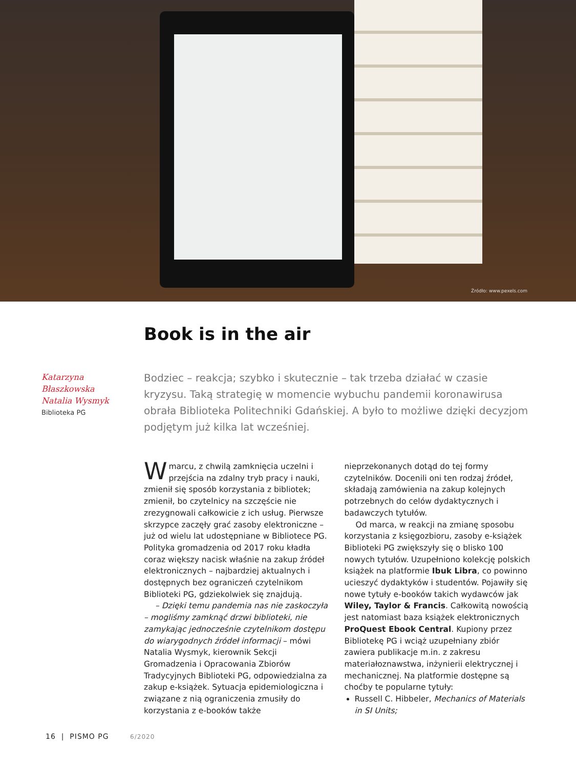Źródło: www.pexels.com
Book is in the air
Katarzyna
Błaszkowska
Natalia Wysmyk
Biblioteka PG
Bodziec – reakcja; szybko i skutecznie – tak trzeba działać w czasie kryzysu. Taką strategię w momencie wybuchu pandemii koronawirusa obrała Biblioteka Politechniki Gdańskiej. A było to możliwe dzięki decyzjom podjętym już kilka lat wcześniej.
Wmarcu, z chwilą zamknięcia uczelni i przejścia na zdalny tryb pracy i nauki, zmienił się sposób korzystania z bibliotek; zmienił, bo czytelnicy na szczęście nie zrezygnowali całkowicie z ich usług. Pierwsze skrzypce zaczęły grać zasoby elektroniczne – już od wielu lat udostępniane w Bibliotece PG. Polityka gromadzenia od 2017 roku kładła coraz większy nacisk właśnie na zakup źródeł elektronicznych – najbardziej aktualnych i dostępnych bez ograniczeń czytelnikom Biblioteki PG, gdziekolwiek się znajdują.
– Dzięki temu pandemia nas nie zaskoczyła – mogliśmy zamknąć drzwi biblioteki, nie zamykając jednocześnie czytelnikom dostępu do wiarygodnych źródeł informacji – mówi Natalia Wysmyk, kierownik Sekcji Gromadzenia i Opracowania Zbiorów Tradycyjnych Biblioteki PG, odpowiedzialna za zakup e-książek. Sytuacja epidemiologiczna i związane z nią ograniczenia zmusiły do korzystania z e-booków także nieprzekonanych dotąd do tej formy czytelników. Docenili oni ten rodzaj źródeł, składają zamówienia na zakup kolejnych potrzebnych do celów dydaktycznych i badawczych tytułów.
Od marca, w reakcji na zmianę sposobu korzystania z księgozbioru, zasoby e-książek Biblioteki PG zwiększyły się o blisko 100 nowych tytułów. Uzupełniono kolekcję polskich książek na platformie Ibuk Libra, co powinno ucieszyć dydaktyków i studentów. Pojawiły się nowe tytuły e-booków takich wydawców jak Wiley, Taylor & Francis. Całkowitą nowością jest natomiast baza książek elektronicznych ProQuest Ebook Central. Kupiony przez Bibliotekę PG i wciąż uzupełniany zbiór zawiera publikacje m.in. z zakresu materiałoznawstwa, inżynierii elektrycznej i mechanicznej. Na platformie dostępne są choćby te popularne tytuły:
Russell C. Hibbeler, Mechanics of Materials in SI Units;
16 | PISMO PG 6/2020